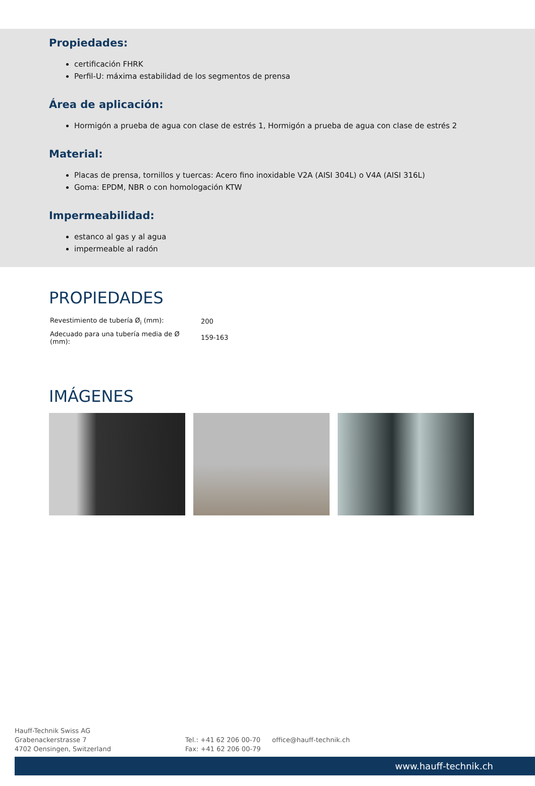Propiedades:
certificación FHRK
Perfil-U: máxima estabilidad de los segmentos de prensa
Área de aplicación:
Hormigón a prueba de agua con clase de estrés 1, Hormigón a prueba de agua con clase de estrés 2
Material:
Placas de prensa, tornillos y tuercas: Acero fino inoxidable V2A (AISI 304L) o V4A (AISI 316L)
Goma: EPDM, NBR o con homologación KTW
Impermeabilidad:
estanco al gas y al agua
impermeable al radón
PROPIEDADES
| Revestimiento de tubería Ø<sub>i</sub> (mm): | 200 |
| Adecuado para una tubería media de Ø (mm): | 159-163 |
IMÁGENES
Hauff-Technik Swiss AG
Grabenackerstrasse 7
4702 Oensingen, Switzerland
Tel.: +41 62 206 00-70
Fax: +41 62 206 00-79
office@hauff-technik.ch
www.hauff-technik.ch